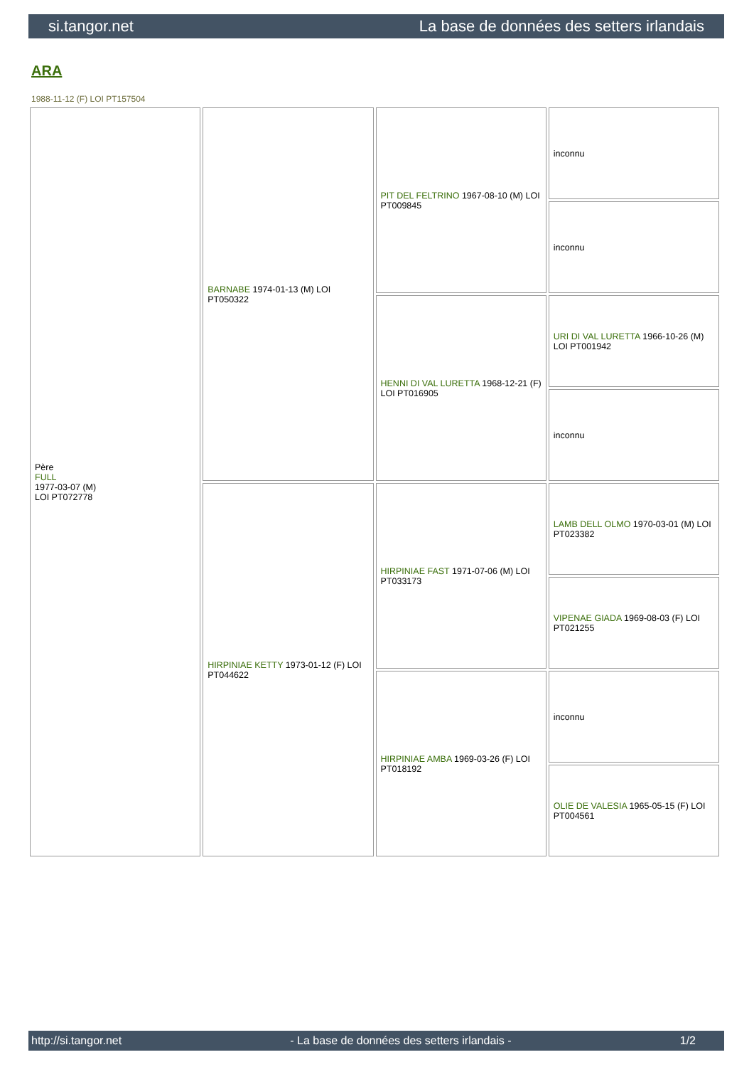si.tangor.net La base de données des setters irlandais
ARA
1988-11-12 (F) LOI PT157504
| Père FULL 1977-03-07 (M) LOI PT072778 | BARNABE 1974-01-13 (M) LOI PT050322 | PIT DEL FELTRINO 1967-08-10 (M) LOI PT009845 | inconnu |
| | | | inconnu |
| | | HENNI DI VAL LURETTA 1968-12-21 (F) LOI PT016905 | URI DI VAL LURETTA 1966-10-26 (M) LOI PT001942 |
| | | | inconnu |
| | HIRPINIAE KETTY 1973-01-12 (F) LOI PT044622 | HIRPINIAE FAST 1971-07-06 (M) LOI PT033173 | LAMB DELL OLMO 1970-03-01 (M) LOI PT023382 |
| | | | VIPENAE GIADA 1969-08-03 (F) LOI PT021255 |
| | | HIRPINIAE AMBA 1969-03-26 (F) LOI PT018192 | inconnu |
| | | | OLIE DE VALESIA 1965-05-15 (F) LOI PT004561 |
http://si.tangor.net - La base de données des setters irlandais - 1/2